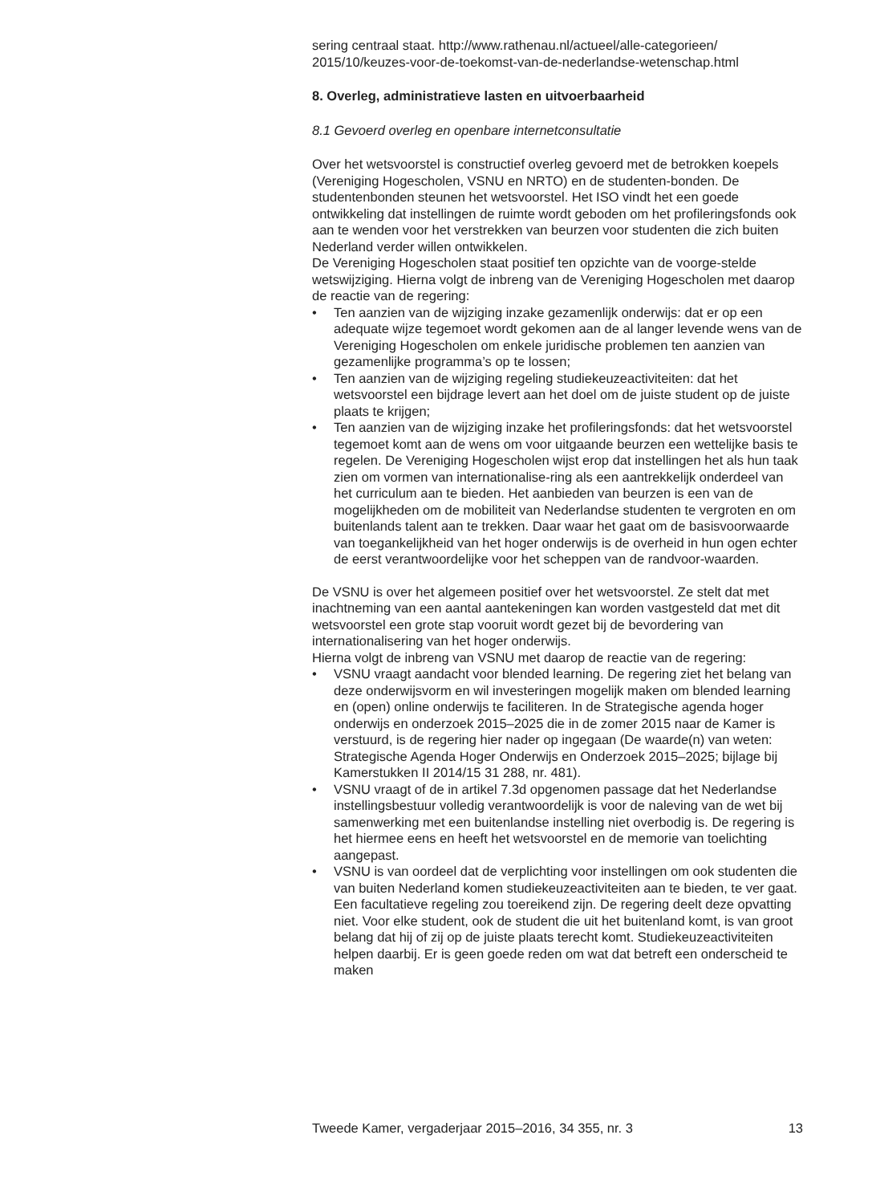sering centraal staat. http://www.rathenau.nl/actueel/alle-categorieen/ 2015/10/keuzes-voor-de-toekomst-van-de-nederlandse-wetenschap.html
8. Overleg, administratieve lasten en uitvoerbaarheid
8.1 Gevoerd overleg en openbare internetconsultatie
Over het wetsvoorstel is constructief overleg gevoerd met de betrokken koepels (Vereniging Hogescholen, VSNU en NRTO) en de studenten-bonden. De studentenbonden steunen het wetsvoorstel. Het ISO vindt het een goede ontwikkeling dat instellingen de ruimte wordt geboden om het profileringsfonds ook aan te wenden voor het verstrekken van beurzen voor studenten die zich buiten Nederland verder willen ontwikkelen.
De Vereniging Hogescholen staat positief ten opzichte van de voorge-stelde wetswijziging. Hierna volgt de inbreng van de Vereniging Hogescholen met daarop de reactie van de regering:
• Ten aanzien van de wijziging inzake gezamenlijk onderwijs: dat er op een adequate wijze tegemoet wordt gekomen aan de al langer levende wens van de Vereniging Hogescholen om enkele juridische problemen ten aanzien van gezamenlijke programma’s op te lossen;
• Ten aanzien van de wijziging regeling studiekeuzeactiviteiten: dat het wetsvoorstel een bijdrage levert aan het doel om de juiste student op de juiste plaats te krijgen;
• Ten aanzien van de wijziging inzake het profileringsfonds: dat het wetsvoorstel tegemoet komt aan de wens om voor uitgaande beurzen een wettelijke basis te regelen. De Vereniging Hogescholen wijst erop dat instellingen het als hun taak zien om vormen van internationalise-ring als een aantrekkelijk onderdeel van het curriculum aan te bieden. Het aanbieden van beurzen is een van de mogelijkheden om de mobiliteit van Nederlandse studenten te vergroten en om buitenlands talent aan te trekken. Daar waar het gaat om de basisvoorwaarde van toegankelijkheid van het hoger onderwijs is de overheid in hun ogen echter de eerst verantwoordelijke voor het scheppen van de randvoor-waarden.
De VSNU is over het algemeen positief over het wetsvoorstel. Ze stelt dat met inachtneming van een aantal aantekeningen kan worden vastgesteld dat met dit wetsvoorstel een grote stap vooruit wordt gezet bij de bevordering van internationalisering van het hoger onderwijs.
Hierna volgt de inbreng van VSNU met daarop de reactie van de regering:
• VSNU vraagt aandacht voor blended learning. De regering ziet het belang van deze onderwijsvorm en wil investeringen mogelijk maken om blended learning en (open) online onderwijs te faciliteren. In de Strategische agenda hoger onderwijs en onderzoek 2015–2025 die in de zomer 2015 naar de Kamer is verstuurd, is de regering hier nader op ingegaan (De waarde(n) van weten: Strategische Agenda Hoger Onderwijs en Onderzoek 2015–2025; bijlage bij Kamerstukken II 2014/15 31 288, nr. 481).
• VSNU vraagt of de in artikel 7.3d opgenomen passage dat het Nederlandse instellingsbestuur volledig verantwoordelijk is voor de naleving van de wet bij samenwerking met een buitenlandse instelling niet overbodig is. De regering is het hiermee eens en heeft het wetsvoorstel en de memorie van toelichting aangepast.
• VSNU is van oordeel dat de verplichting voor instellingen om ook studenten die van buiten Nederland komen studiekeuzeactiviteiten aan te bieden, te ver gaat. Een facultatieve regeling zou toereikend zijn. De regering deelt deze opvatting niet. Voor elke student, ook de student die uit het buitenland komt, is van groot belang dat hij of zij op de juiste plaats terecht komt. Studiekeuzeactiviteiten helpen daarbij. Er is geen goede reden om wat dat betreft een onderscheid te maken
Tweede Kamer, vergaderjaar 2015–2016, 34 355, nr. 3 13